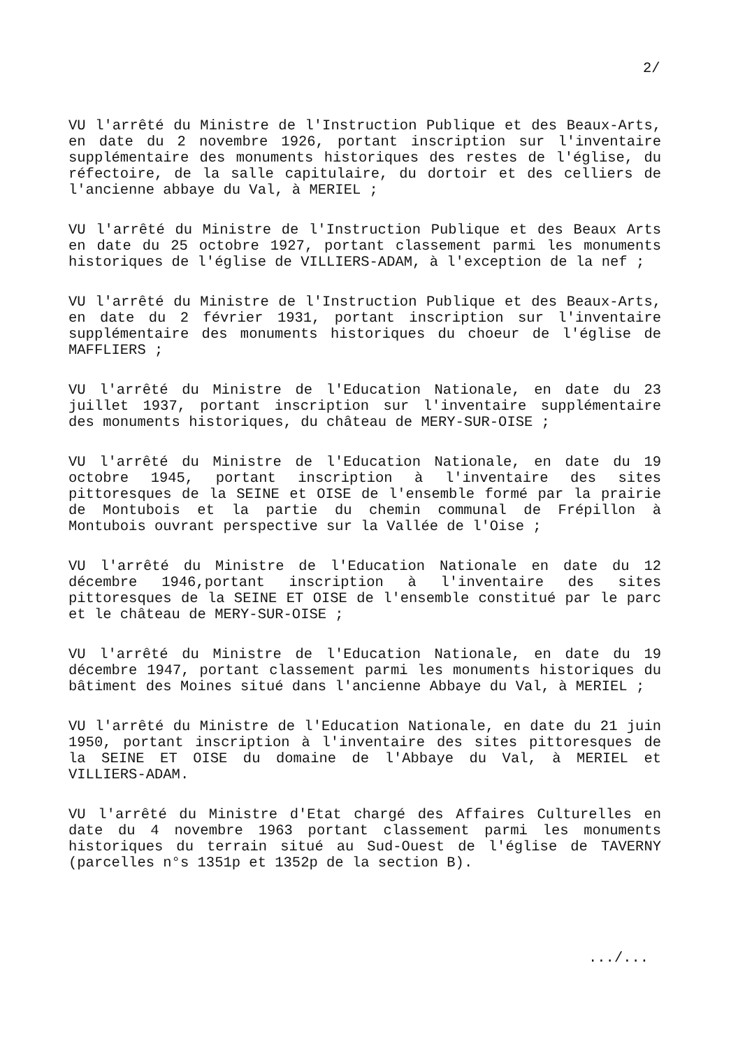2/
VU l'arrêté du Ministre de l'Instruction Publique et des Beaux-Arts, en date du 2 novembre 1926, portant inscription sur l'inventaire supplémentaire des monuments historiques des restes de l'église, du réfectoire, de la salle capitulaire, du dortoir et des celliers de l'ancienne abbaye du Val, à MERIEL ;
VU l'arrêté du Ministre de l'Instruction Publique et des Beaux Arts en date du 25 octobre 1927, portant classement parmi les monuments historiques de l'église de VILLIERS-ADAM, à l'exception de la nef ;
VU l'arrêté du Ministre de l'Instruction Publique et des Beaux-Arts, en date du 2 février 1931, portant inscription sur l'inventaire supplémentaire des monuments historiques du choeur de l'église de MAFFLIERS ;
VU l'arrêté du Ministre de l'Education Nationale, en date du 23 juillet 1937, portant inscription sur l'inventaire supplémentaire des monuments historiques, du château de MERY-SUR-OISE ;
VU l'arrêté du Ministre de l'Education Nationale, en date du 19 octobre 1945, portant inscription à l'inventaire des sites pittoresques de la SEINE et OISE de l'ensemble formé par la prairie de Montubois et la partie du chemin communal de Frépillon à Montubois ouvrant perspective sur la Vallée de l'Oise ;
VU l'arrêté du Ministre de l'Education Nationale en date du 12 décembre 1946,portant inscription à l'inventaire des sites pittoresques de la SEINE ET OISE de l'ensemble constitué par le parc et le château de MERY-SUR-OISE ;
VU l'arrêté du Ministre de l'Education Nationale, en date du 19 décembre 1947, portant classement parmi les monuments historiques du bâtiment des Moines situé dans l'ancienne Abbaye du Val, à MERIEL ;
VU l'arrêté du Ministre de l'Education Nationale, en date du 21 juin 1950, portant inscription à l'inventaire des sites pittoresques de la SEINE ET OISE du domaine de l'Abbaye du Val, à MERIEL et VILLIERS-ADAM.
VU l'arrêté du Ministre d'Etat chargé des Affaires Culturelles en date du 4 novembre 1963 portant classement parmi les monuments historiques du terrain situé au Sud-Ouest de l'église de TAVERNY (parcelles n°s 1351p et 1352p de la section B).
.../...